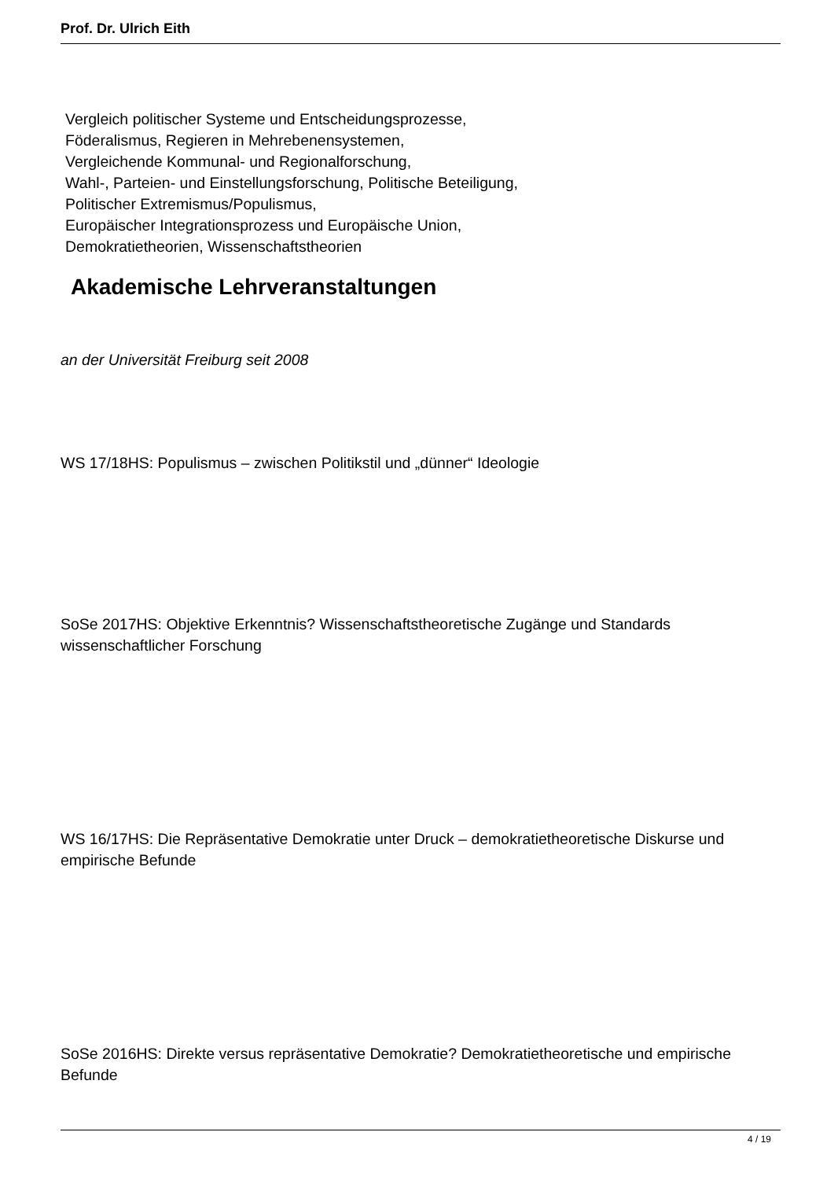Prof. Dr. Ulrich Eith
Vergleich politischer Systeme und Entscheidungsprozesse,
Föderalismus, Regieren in Mehrebenensystemen,
Vergleichende Kommunal- und Regionalforschung,
Wahl-, Parteien- und Einstellungsforschung, Politische Beteiligung,
Politischer Extremismus/Populismus,
Europäischer Integrationsprozess und Europäische Union,
Demokratietheorien, Wissenschaftstheorien
Akademische Lehrveranstaltungen
an der Universität Freiburg seit 2008
WS 17/18HS: Populismus – zwischen Politikstil und „dünner“ Ideologie
SoSe 2017HS: Objektive Erkenntnis? Wissenschaftstheoretische Zugänge und Standards wissenschaftlicher Forschung
WS 16/17HS: Die Repräsentative Demokratie unter Druck – demokratietheoretische Diskurse und empirische Befunde
SoSe 2016HS: Direkte versus repräsentative Demokratie? Demokratietheoretische und empirische Befunde
4 / 19